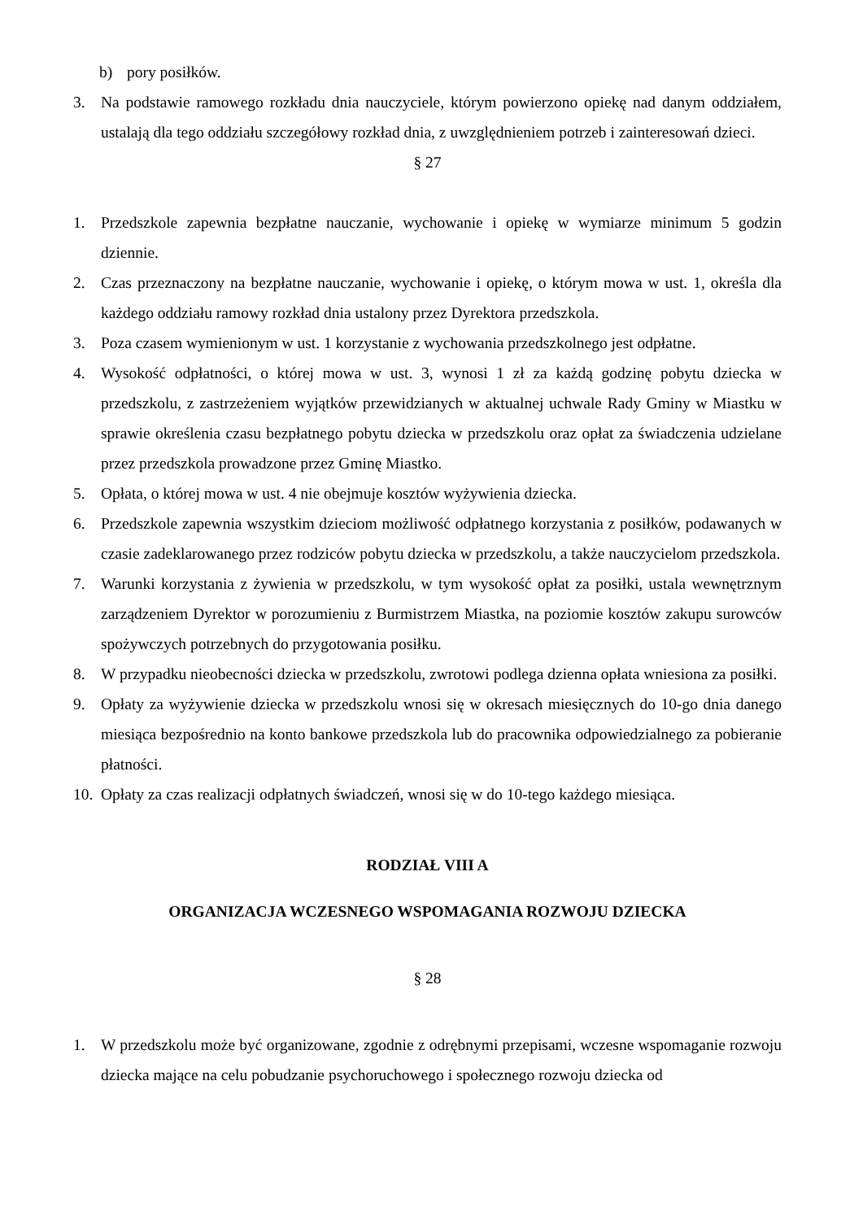b) pory posiłków.
3. Na podstawie ramowego rozkładu dnia nauczyciele, którym powierzono opiekę nad danym oddziałem, ustalają dla tego oddziału szczegółowy rozkład dnia, z uwzględnieniem potrzeb i zainteresowań dzieci.
§ 27
1. Przedszkole zapewnia bezpłatne nauczanie, wychowanie i opiekę w wymiarze minimum 5 godzin dziennie.
2. Czas przeznaczony na bezpłatne nauczanie, wychowanie i opiekę, o którym mowa w ust. 1, określa dla każdego oddziału ramowy rozkład dnia ustalony przez Dyrektora przedszkola.
3. Poza czasem wymienionym w ust. 1 korzystanie z wychowania przedszkolnego jest odpłatne.
4. Wysokość odpłatności, o której mowa w ust. 3, wynosi 1 zł za każdą godzinę pobytu dziecka w przedszkolu, z zastrzeżeniem wyjątków przewidzianych w aktualnej uchwale Rady Gminy w Miastku w sprawie określenia czasu bezpłatnego pobytu dziecka w przedszkolu oraz opłat za świadczenia udzielane przez przedszkola prowadzone przez Gminę Miastko.
5. Opłata, o której mowa w ust. 4 nie obejmuje kosztów wyżywienia dziecka.
6. Przedszkole zapewnia wszystkim dzieciom możliwość odpłatnego korzystania z posiłków, podawanych w czasie zadeklarowanego przez rodziców pobytu dziecka w przedszkolu, a także nauczycielom przedszkola.
7. Warunki korzystania z żywienia w przedszkolu, w tym wysokość opłat za posiłki, ustala wewnętrznym zarządzeniem Dyrektor w porozumieniu z Burmistrzem Miastka, na poziomie kosztów zakupu surowców spożywczych potrzebnych do przygotowania posiłku.
8. W przypadku nieobecności dziecka w przedszkolu, zwrotowi podlega dzienna opłata wniesiona za posiłki.
9. Opłaty za wyżywienie dziecka w przedszkolu wnosi się w okresach miesięcznych do 10-go dnia danego miesiąca bezpośrednio na konto bankowe przedszkola lub do pracownika odpowiedzialnego za pobieranie płatności.
10. Opłaty za czas realizacji odpłatnych świadczeń, wnosi się w do 10-tego każdego miesiąca.
RODZIAŁ VIII A
ORGANIZACJA WCZESNEGO WSPOMAGANIA ROZWOJU DZIECKA
§ 28
1. W przedszkolu może być organizowane, zgodnie z odrębnymi przepisami, wczesne wspomaganie rozwoju dziecka mające na celu pobudzanie psychoruchowego i społecznego rozwoju dziecka od